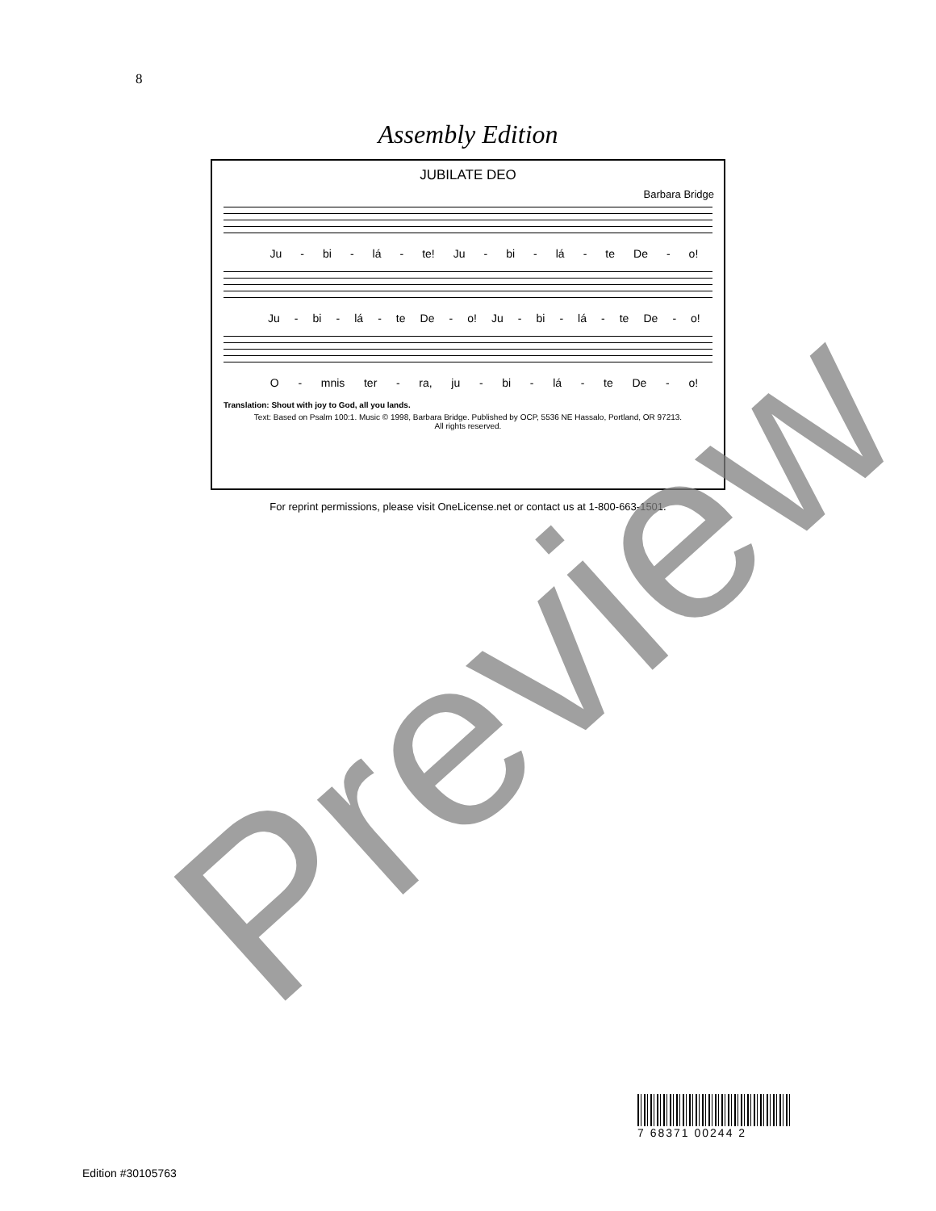8
Assembly Edition
JUBILATE DEO
Barbara Bridge
Ju - bi - lá - te! Ju - bi - lá - te De - o!
Ju - bi - lá - te De - o! Ju - bi - lá - te De - o!
O - mnis ter - ra, ju - bi - lá - te De - o!
Translation: Shout with joy to God, all you lands.
Text: Based on Psalm 100:1. Music © 1998, Barbara Bridge. Published by OCP, 5536 NE Hassalo, Portland, OR 97213.
All rights reserved.
For reprint permissions, please visit OneLicense.net or contact us at 1-800-663-1501.
7 68371 00244 2
Edition #30105763
Preview